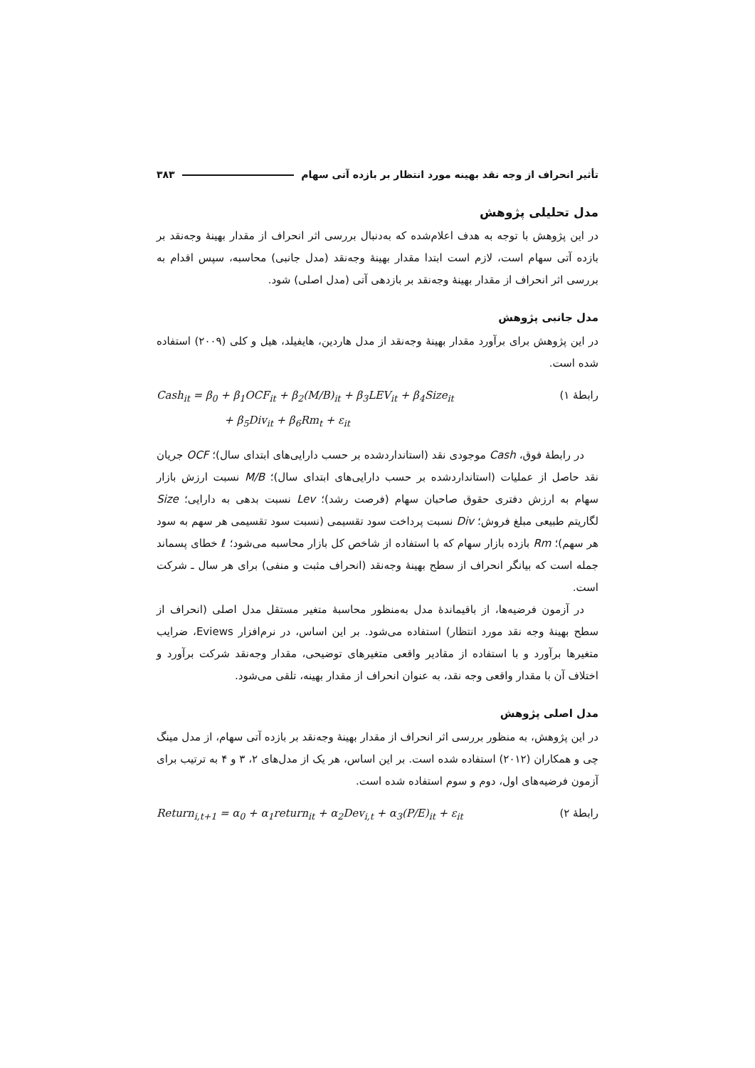تأثیر انحراف از وجه نقد بهینه مورد انتظار بر بازده آتی سهام ۳۸۳
مدل تحلیلی پژوهش
در این پژوهش با توجه به هدف اعلام‌شده که به‌دنبال بررسی اثر انحراف از مقدار بهینهٔ وجه‌نقد بر بازده آتی سهام است، لازم است ابتدا مقدار بهینهٔ وجه‌نقد (مدل جانبی) محاسبه، سپس اقدام به بررسی اثر انحراف از مقدار بهینهٔ وجه‌نقد بر بازدهی آتی (مدل اصلی) شود.
مدل جانبی پژوهش
در این پژوهش برای برآورد مقدار بهینهٔ وجه‌نقد از مدل هاردین، هایفیلد، هیل و کلی (۲۰۰۹) استفاده شده است.
رابطهٔ ۱)
Cash<sub>it</sub> = β<sub>0</sub> + β<sub>1</sub>OCF<sub>it</sub> + β<sub>2</sub>(M/B)<sub>it</sub> + β<sub>3</sub>LEV<sub>it</sub> + β<sub>4</sub>Size<sub>it</sub>
+ β<sub>5</sub>Div<sub>it</sub> + β<sub>6</sub>Rm<sub>t</sub> + ε<sub>it</sub>
در رابطهٔ فوق، Cash موجودی نقد (استانداردشده بر حسب دارایی‌های ابتدای سال)؛ OCF جریان نقد حاصل از عملیات (استانداردشده بر حسب دارایی‌های ابتدای سال)؛ M/B نسبت ارزش بازار سهام به ارزش دفتری حقوق صاحبان سهام (فرصت رشد)؛ Lev نسبت بدهی به دارایی؛ Size لگاریتم طبیعی مبلغ فروش؛ Div نسبت پرداخت سود تقسیمی (نسبت سود تقسیمی هر سهم به سود هر سهم)؛ Rm بازده بازار سهام که با استفاده از شاخص کل بازار محاسبه می‌شود؛ ℓ خطای پسماند جمله است که بیانگر انحراف از سطح بهینهٔ وجه‌نقد (انحراف مثبت و منفی) برای هر سال ـ شرکت است.
در آزمون فرضیه‌ها، از باقیماندهٔ مدل به‌منظور محاسبهٔ متغیر مستقل مدل اصلی (انحراف از سطح بهینهٔ وجه نقد مورد انتظار) استفاده می‌شود. بر این اساس، در نرم‌افزار Eviews، ضرایب متغیرها برآورد و با استفاده از مقادیر واقعی متغیرهای توضیحی، مقدار وجه‌نقد شرکت برآورد و اختلاف آن با مقدار واقعی وجه نقد، به عنوان انحراف از مقدار بهینه، تلقی می‌شود.
مدل اصلی پژوهش
در این پژوهش، به منظور بررسی اثر انحراف از مقدار بهینهٔ وجه‌نقد بر بازده آتی سهام، از مدل مینگ چی و همکاران (۲۰۱۲) استفاده شده است. بر این اساس، هر یک از مدل‌های ۲، ۳ و ۴ به ترتیب برای آزمون فرضیه‌های اول، دوم و سوم استفاده شده است.
رابطهٔ ۲)
Return<sub>i,t+1</sub> = α<sub>0</sub> + α<sub>1</sub>return<sub>it</sub> + α<sub>2</sub>Dev<sub>i,t</sub> + α<sub>3</sub>(P/E)<sub>it</sub> + ε<sub>it</sub>